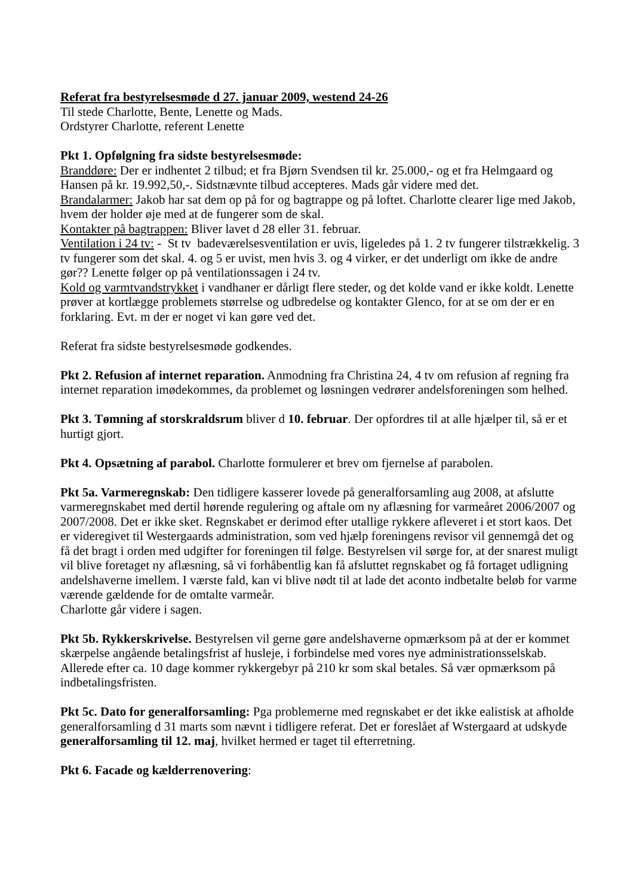Referat fra bestyrelsesmøde d 27. januar 2009, westend 24-26
Til stede Charlotte, Bente, Lenette og Mads.
Ordstyrer Charlotte, referent Lenette
Pkt 1. Opfølgning fra sidste bestyrelsesmøde:
Branddøre: Der er indhentet 2 tilbud; et fra Bjørn Svendsen til kr. 25.000,- og et fra Helmgaard og Hansen på kr. 19.992,50,-. Sidstnævnte tilbud accepteres. Mads går videre med det.
Brandalarmer: Jakob har sat dem op på for og bagtrappe og på loftet. Charlotte clearer lige med Jakob, hvem der holder øje med at de fungerer som de skal.
Kontakter på bagtrappen: Bliver lavet d 28 eller 31. februar.
Ventilation i 24 tv: - St tv badeværelsesventilation er uvis, ligeledes på 1. 2 tv fungerer tilstrækkelig. 3 tv fungerer som det skal. 4. og 5 er uvist, men hvis 3. og 4 virker, er det underligt om ikke de andre gør?? Lenette følger op på ventilationssagen i 24 tv.
Kold og varmtvandstrykket i vandhaner er dårligt flere steder, og det kolde vand er ikke koldt. Lenette prøver at kortlægge problemets størrelse og udbredelse og kontakter Glenco, for at se om der er en forklaring. Evt. m der er noget vi kan gøre ved det.
Referat fra sidste bestyrelsesmøde godkendes.
Pkt 2. Refusion af internet reparation. Anmodning fra Christina 24, 4 tv om refusion af regning fra internet reparation imødekommes, da problemet og løsningen vedrører andelsforeningen som helhed.
Pkt 3. Tømning af storskraldsrum bliver d 10. februar. Der opfordres til at alle hjælper til, så er et hurtigt gjort.
Pkt 4. Opsætning af parabol. Charlotte formulerer et brev om fjernelse af parabolen.
Pkt 5a. Varmeregnskab: Den tidligere kasserer lovede på generalforsamling aug 2008, at afslutte varmeregnskabet med dertil hørende regulering og aftale om ny aflæsning for varmeåret 2006/2007 og 2007/2008. Det er ikke sket. Regnskabet er derimod efter utallige rykkere afleveret i et stort kaos. Det er videregivet til Westergaards administration, som ved hjælp foreningens revisor vil gennemgå det og få det bragt i orden med udgifter for foreningen til følge. Bestyrelsen vil sørge for, at der snarest muligt vil blive foretaget ny aflæsning, så vi forhåbentlig kan få afsluttet regnskabet og få fortaget udligning andelshaverne imellem. I værste fald, kan vi blive nødt til at lade det aconto indbetalte beløb for varme værende gældende for de omtalte varmeår.
Charlotte går videre i sagen.
Pkt 5b. Rykkerskrivelse. Bestyrelsen vil gerne gøre andelshaverne opmærksom på at der er kommet skærpelse angående betalingsfrist af husleje, i forbindelse med vores nye administrationsselskab. Allerede efter ca. 10 dage kommer rykkergebyr på 210 kr som skal betales. Så vær opmærksom på indbetalingsfristen.
Pkt 5c. Dato for generalforsamling: Pga problemerne med regnskabet er det ikke ealistisk at afholde generalforsamling d 31 marts som nævnt i tidligere referat. Det er foreslået af Wstergaard at udskyde generalforsamling til 12. maj, hvilket hermed er taget til efterretning.
Pkt 6. Facade og kælderrenovering: